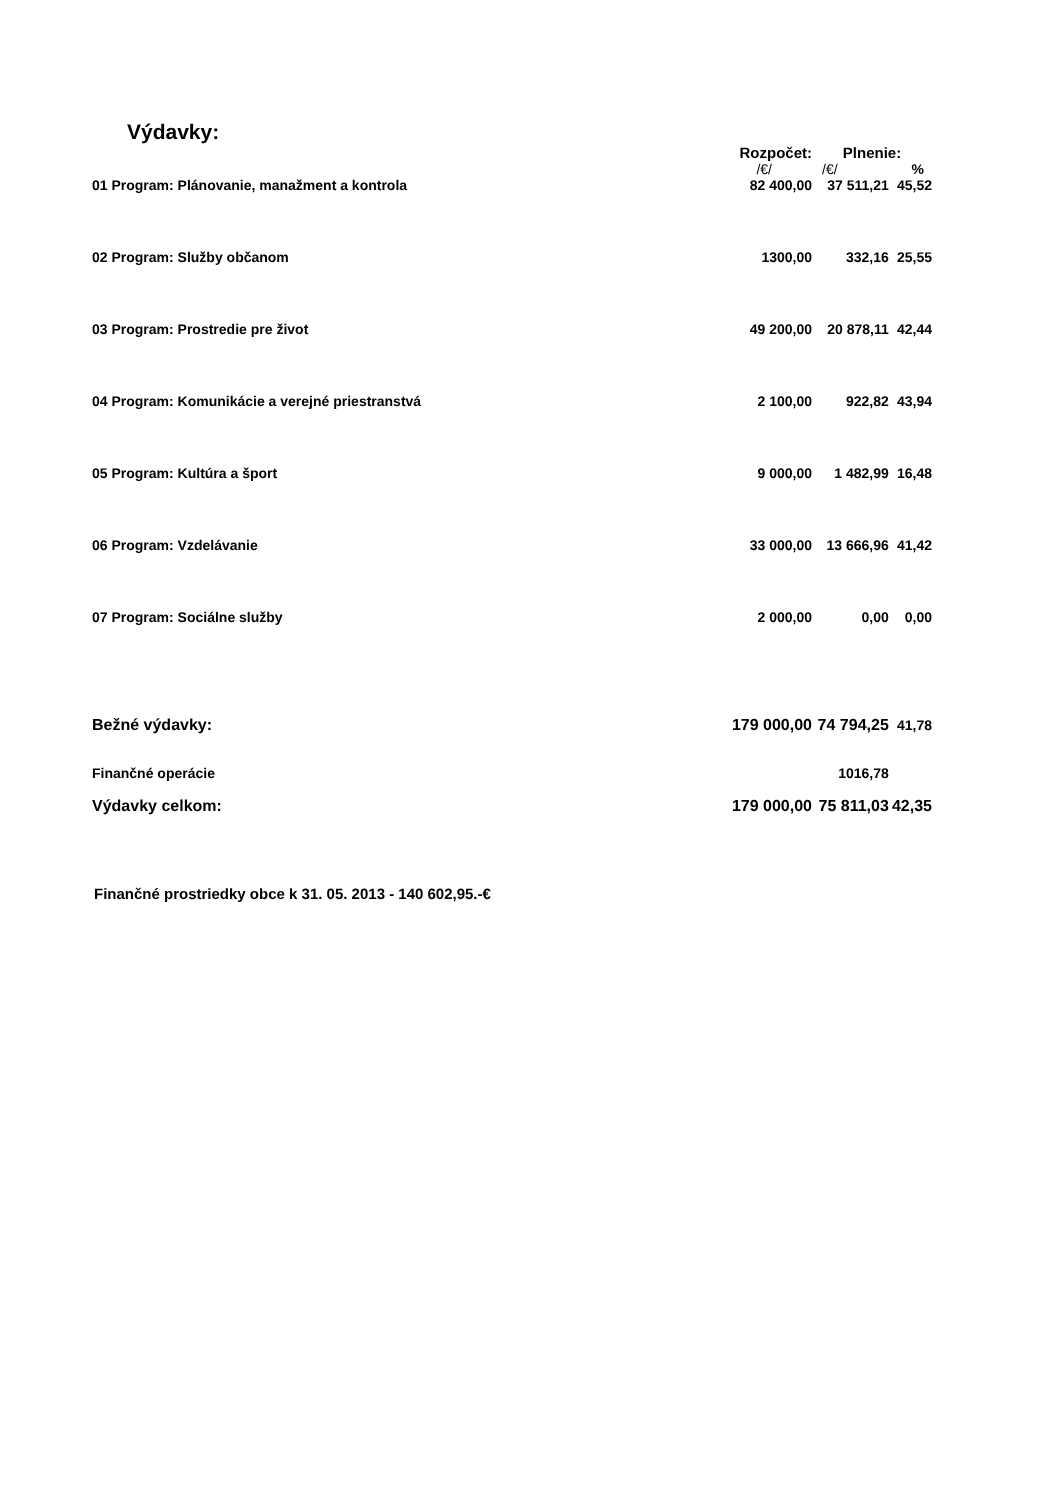Výdavky:
| | Rozpočet: | Plnenie: | |
| --- | --- | --- | --- |
| | /€/ | /€/ | % |
| 01 Program: Plánovanie, manažment a kontrola | 82 400,00 | 37 511,21 | 45,52 |
| 02 Program: Služby občanom | 1300,00 | 332,16 | 25,55 |
| 03 Program: Prostredie pre život | 49 200,00 | 20 878,11 | 42,44 |
| 04 Program: Komunikácie a verejné priestranstvá | 2 100,00 | 922,82 | 43,94 |
| 05 Program: Kultúra a šport | 9 000,00 | 1 482,99 | 16,48 |
| 06 Program: Vzdelávanie | 33 000,00 | 13 666,96 | 41,42 |
| 07 Program: Sociálne služby | 2 000,00 | 0,00 | 0,00 |
| Bežné výdavky: | 179 000,00 | 74 794,25 | 41,78 |
| Finančné operácie | | 1016,78 | |
| Výdavky celkom: | 179 000,00 | 75 811,03 | 42,35 |
Finančné prostriedky obce k 31. 05. 2013 - 140 602,95.-€